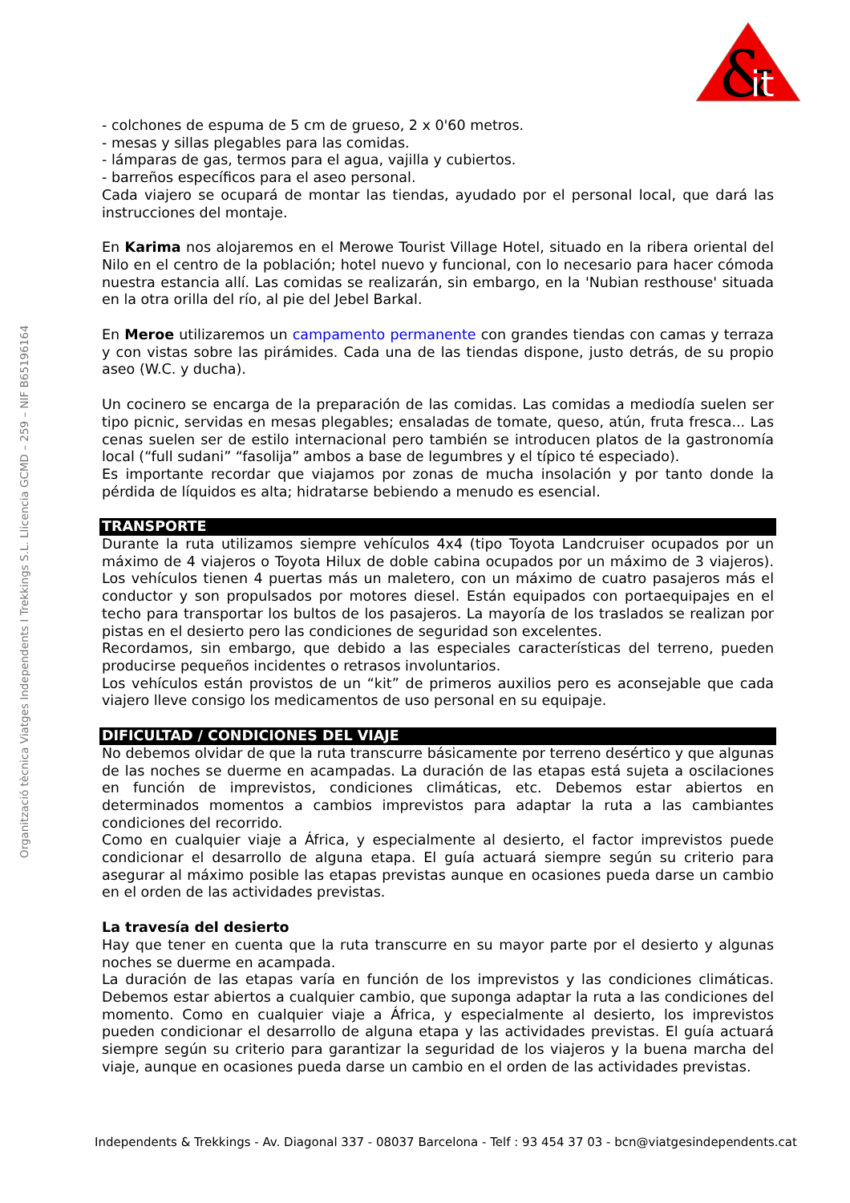&
it
Organització tècnica Viatges Independents I Trekkings S.L. Llicencia GCMD – 259 – NIF B65196164
- colchones de espuma de 5 cm de grueso, 2 x 0'60 metros.
- mesas y sillas plegables para las comidas.
- lámparas de gas, termos para el agua, vajilla y cubiertos.
- barreños específicos para el aseo personal.
Cada viajero se ocupará de montar las tiendas, ayudado por el personal local, que dará las instrucciones del montaje.
En Karima nos alojaremos en el Merowe Tourist Village Hotel, situado en la ribera oriental del Nilo en el centro de la población; hotel nuevo y funcional, con lo necesario para hacer cómoda nuestra estancia allí. Las comidas se realizarán, sin embargo, en la 'Nubian resthouse' situada en la otra orilla del río, al pie del Jebel Barkal.
En Meroe utilizaremos un campamento permanente con grandes tiendas con camas y terraza y con vistas sobre las pirámides. Cada una de las tiendas dispone, justo detrás, de su propio aseo (W.C. y ducha).
Un cocinero se encarga de la preparación de las comidas. Las comidas a mediodía suelen ser tipo picnic, servidas en mesas plegables; ensaladas de tomate, queso, atún, fruta fresca... Las cenas suelen ser de estilo internacional pero también se introducen platos de la gastronomía local (“full sudani” “fasolija” ambos a base de legumbres y el típico té especiado).
Es importante recordar que viajamos por zonas de mucha insolación y por tanto donde la pérdida de líquidos es alta; hidratarse bebiendo a menudo es esencial.
TRANSPORTE
Durante la ruta utilizamos siempre vehículos 4x4 (tipo Toyota Landcruiser ocupados por un máximo de 4 viajeros o Toyota Hilux de doble cabina ocupados por un máximo de 3 viajeros). Los vehículos tienen 4 puertas más un maletero, con un máximo de cuatro pasajeros más el conductor y son propulsados por motores diesel. Están equipados con portaequipajes en el techo para transportar los bultos de los pasajeros. La mayoría de los traslados se realizan por pistas en el desierto pero las condiciones de seguridad son excelentes.
Recordamos, sin embargo, que debido a las especiales características del terreno, pueden producirse pequeños incidentes o retrasos involuntarios.
Los vehículos están provistos de un “kit” de primeros auxilios pero es aconsejable que cada viajero lleve consigo los medicamentos de uso personal en su equipaje.
DIFICULTAD / CONDICIONES DEL VIAJE
No debemos olvidar de que la ruta transcurre básicamente por terreno desértico y que algunas de las noches se duerme en acampadas. La duración de las etapas está sujeta a oscilaciones en función de imprevistos, condiciones climáticas, etc. Debemos estar abiertos en determinados momentos a cambios imprevistos para adaptar la ruta a las cambiantes condiciones del recorrido.
Como en cualquier viaje a África, y especialmente al desierto, el factor imprevistos puede condicionar el desarrollo de alguna etapa. El guía actuará siempre según su criterio para asegurar al máximo posible las etapas previstas aunque en ocasiones pueda darse un cambio en el orden de las actividades previstas.
La travesía del desierto
Hay que tener en cuenta que la ruta transcurre en su mayor parte por el desierto y algunas noches se duerme en acampada.
La duración de las etapas varía en función de los imprevistos y las condiciones climáticas. Debemos estar abiertos a cualquier cambio, que suponga adaptar la ruta a las condiciones del momento. Como en cualquier viaje a África, y especialmente al desierto, los imprevistos pueden condicionar el desarrollo de alguna etapa y las actividades previstas. El guía actuará siempre según su criterio para garantizar la seguridad de los viajeros y la buena marcha del viaje, aunque en ocasiones pueda darse un cambio en el orden de las actividades previstas.
Independents & Trekkings - Av. Diagonal 337 - 08037 Barcelona - Telf : 93 454 37 03 - bcn@viatgesindependents.cat